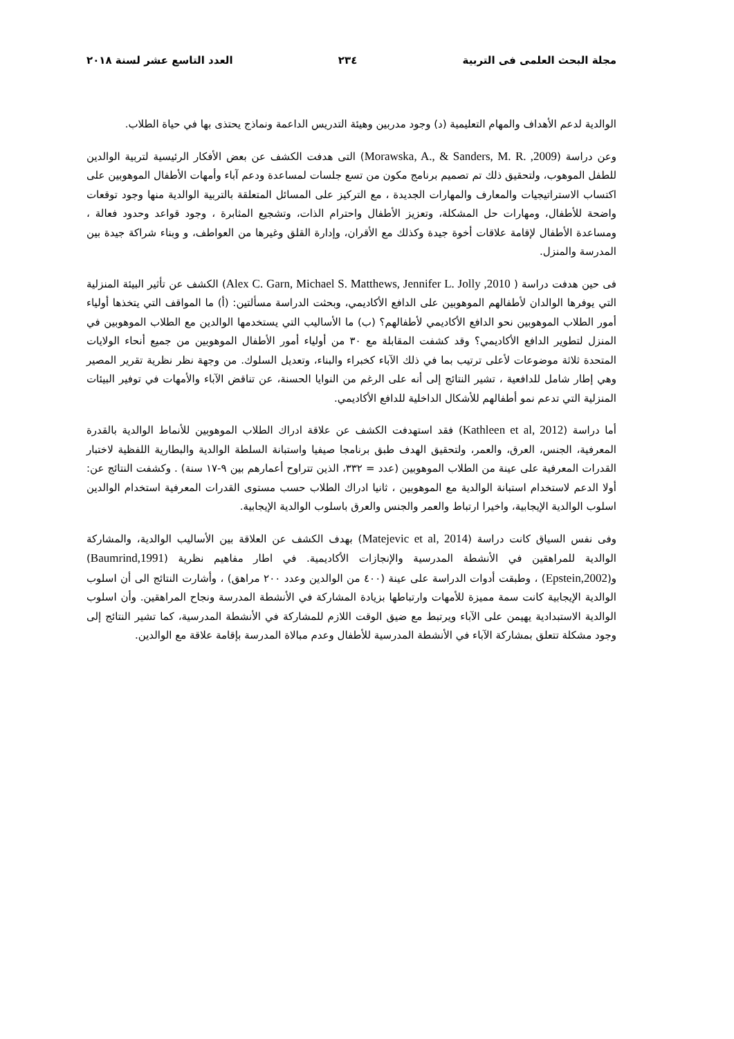مجلة البحث العلمى فى التربية ٢٣٤ العدد التاسع عشر لسنة ٢٠١٨
الوالدية لدعم الأهداف والمهام التعليمية (د) وجود مدربين وهيئة التدريس الداعمة ونماذج يحتذى بها في حياة الطلاب.
وعن دراسة (Morawska, A., & Sanders, M. R. ,2009) التى هدفت الكشف عن بعض الأفكار الرئيسية لتربية الوالدين للطفل الموهوب، ولتحقيق ذلك تم تصميم برنامج مكون من تسع جلسات لمساعدة ودعم آباء وأمهات الأطفال الموهوبين على اكتساب الاستراتيجيات والمعارف والمهارات الجديدة ، مع التركيز على المسائل المتعلقة بالتربية الوالدية منها وجود توقعات واضحة للأطفال، ومهارات حل المشكلة، وتعزيز الأطفال واحترام الذات، وتشجيع المثابرة ، وجود قواعد وحدود فعالة ، ومساعدة الأطفال لإقامة علاقات أخوة جيدة وكذلك مع الأقران، وإدارة القلق وغيرها من العواطف، و وبناء شراكة جيدة بين المدرسة والمنزل.
فى حين هدفت دراسة ( Alex C. Garn, Michael S. Matthews, Jennifer L. Jolly ,2010) الكشف عن تأثير البيئة المنزلية التي يوفرها الوالدان لأطفالهم الموهوبين على الدافع الأكاديمي، وبحثت الدراسة مسألتين: (أ) ما المواقف التي يتخذها أولياء أمور الطلاب الموهوبين نحو الدافع الأكاديمي لأطفالهم؟ (ب) ما الأساليب التي يستخدمها الوالدين مع الطلاب الموهوبين في المنزل لتطوير الدافع الأكاديمي؟ وقد كشفت المقابلة مع ٣٠ من أولياء أمور الأطفال الموهوبين من جميع أنحاء الولايات المتحدة ثلاثة موضوعات لأعلى ترتيب بما في ذلك الآباء كخبراء والبناء، وتعديل السلوك. من وجهة نظر نظرية تقرير المصير وهي إطار شامل للدافعية ، تشير النتائج إلى أنه على الرغم من النوايا الحسنة، عن تناقض الآباء والأمهات في توفير البيئات المنزلية التي تدعم نمو أطفالهم للأشكال الداخلية للدافع الأكاديمي.
أما دراسة (Kathleen et al, 2012) فقد استهدفت الكشف عن علاقة ادراك الطلاب الموهوبين للأنماط الوالدية بالقدرة المعرفية، الجنس، العرق، والعمر، ولتحقيق الهدف طبق برنامجا صيفيا واستبانة السلطة الوالدية والبطارية اللفظية لاختبار القدرات المعرفية على عينة من الطلاب الموهوبين (عدد = ٣٣٢، الذين تتراوح أعمارهم بين ٩-١٧ سنة) . وكشفت النتائج عن: أولا الدعم لاستخدام استبانة الوالدية مع الموهوبين ، ثانيا ادراك الطلاب حسب مستوى القدرات المعرفية استخدام الوالدين اسلوب الوالدية الإيجابية، واخيرا ارتباط والعمر والجنس والعرق باسلوب الوالدية الإيجابية.
وفى نفس السياق كانت دراسة (Matejevic et al, 2014) بهدف الكشف عن العلاقة بين الأساليب الوالدية، والمشاركة الوالدية للمراهقين في الأنشطة المدرسية والإنجازات الأكاديمية. في اطار مفاهيم نظرية (Baumrind,1991) و(Epstein,2002) ، وطبقت أدوات الدراسة على عينة (٤٠٠ من الوالدين وعدد ٢٠٠ مراهق) ، وأشارت النتائج الى أن اسلوب الوالدية الإيجابية كانت سمة مميزة للأمهات وارتباطها بزيادة المشاركة في الأنشطة المدرسة ونجاح المراهقين. وأن اسلوب الوالدية الاستبدادية يهيمن على الآباء ويرتبط مع ضيق الوقت اللازم للمشاركة في الأنشطة المدرسية، كما تشير النتائج إلى وجود مشكلة تتعلق بمشاركة الآباء في الأنشطة المدرسية للأطفال وعدم مبالاة المدرسة بإقامة علاقة مع الوالدين.